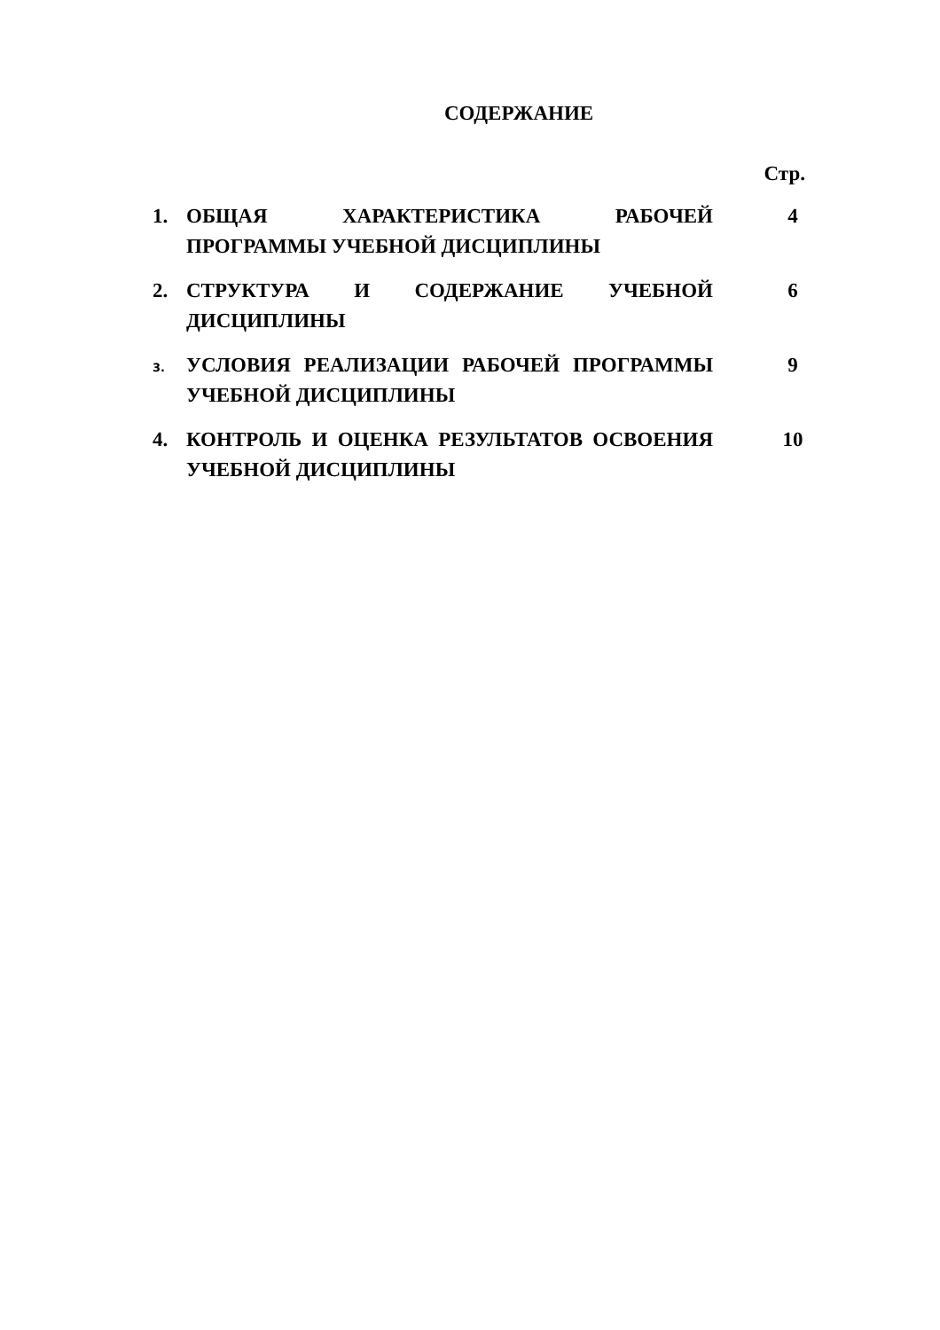СОДЕРЖАНИЕ
Стр.
| 1. | ОБЩАЯ ХАРАКТЕРИСТИКА РАБОЧЕЙ ПРОГРАММЫ УЧЕБНОЙ ДИСЦИПЛИНЫ | 4 |
| 2. | СТРУКТУРА И СОДЕРЖАНИЕ УЧЕБНОЙ ДИСЦИПЛИНЫ | 6 |
| 3. | УСЛОВИЯ РЕАЛИЗАЦИИ РАБОЧЕЙ ПРОГРАММЫ УЧЕБНОЙ ДИСЦИПЛИНЫ | 9 |
| 4. | КОНТРОЛЬ И ОЦЕНКА РЕЗУЛЬТАТОВ ОСВОЕНИЯ УЧЕБНОЙ ДИСЦИПЛИНЫ | 10 |